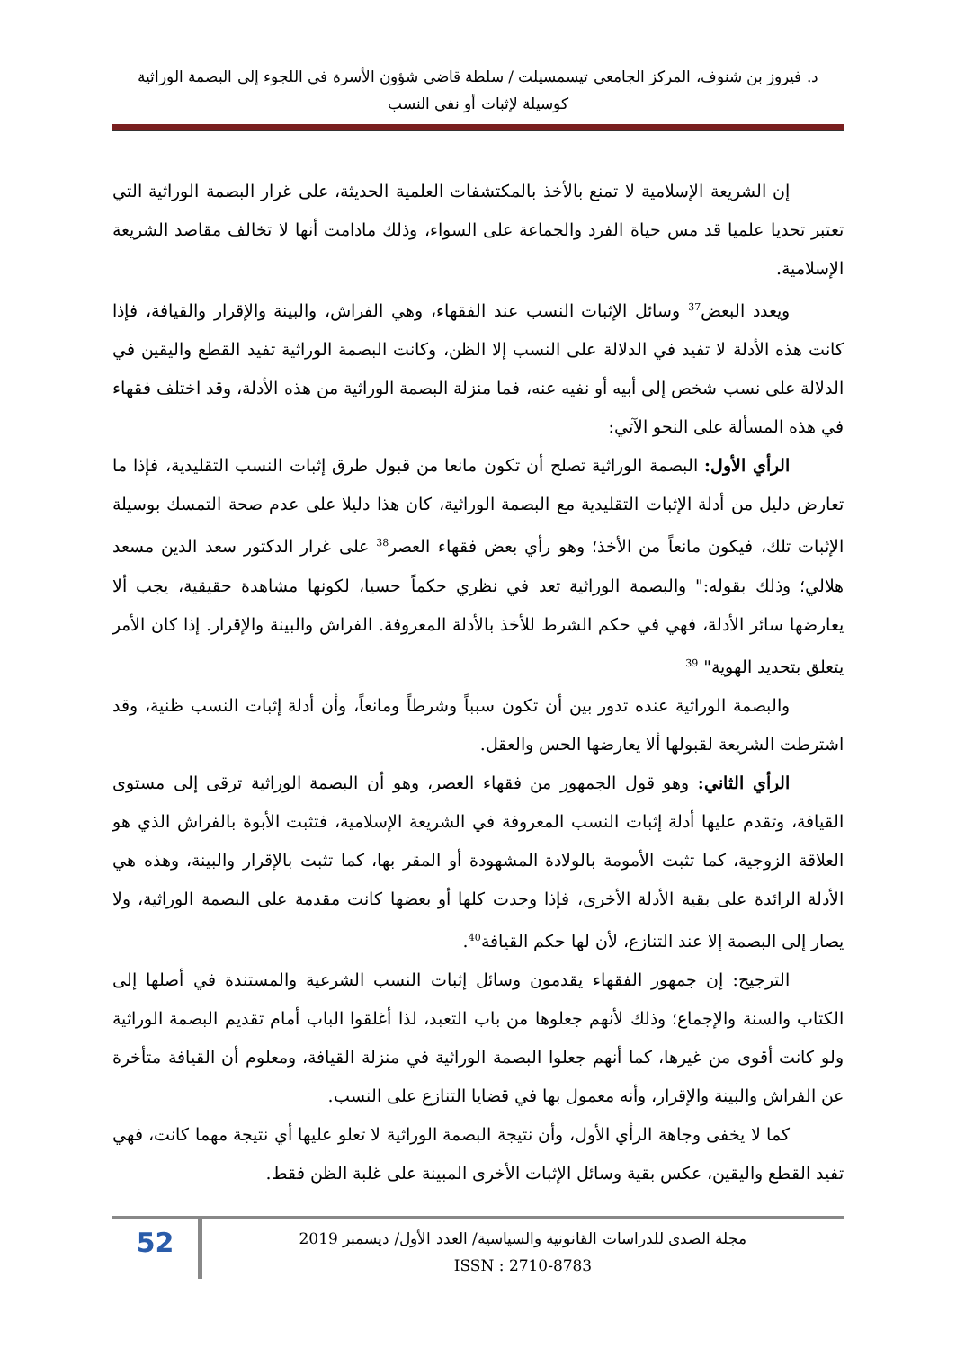د. فيروز بن شنوف، المركز الجامعي تيسمسيلت / سلطة قاضي شؤون الأسرة في اللجوء إلى البصمة الوراثية
كوسيلة لإثبات أو نفي النسب
إن الشريعة الإسلامية لا تمنع بالأخذ بالمكتشفات العلمية الحديثة، على غرار البصمة الوراثية التي تعتبر تحديا علميا قد مس حياة الفرد والجماعة على السواء، وذلك مادامت أنها لا تخالف مقاصد الشريعة الإسلامية.
ويعدد البعض<sup>37</sup> وسائل الإثبات النسب عند الفقهاء، وهي الفراش، والبينة والإقرار والقيافة، فإذا كانت هذه الأدلة لا تفيد في الدلالة على النسب إلا الظن، وكانت البصمة الوراثية تفيد القطع واليقين في الدلالة على نسب شخص إلى أبيه أو نفيه عنه، فما منزلة البصمة الوراثية من هذه الأدلة، وقد اختلف فقهاء في هذه المسألة على النحو الآتي:
الرأي الأول: البصمة الوراثية تصلح أن تكون مانعا من قبول طرق إثبات النسب التقليدية، فإذا ما تعارض دليل من أدلة الإثبات التقليدية مع البصمة الوراثية، كان هذا دليلا على عدم صحة التمسك بوسيلة الإثبات تلك، فيكون مانعاً من الأخذ؛ وهو رأي بعض فقهاء العصر<sup>38</sup> على غرار الدكتور سعد الدين مسعد هلالي؛ وذلك بقوله:" والبصمة الوراثية تعد في نظري حكماً حسيا، لكونها مشاهدة حقيقية، يجب ألا يعارضها سائر الأدلة، فهي في حكم الشرط للأخذ بالأدلة المعروفة. الفراش والبينة والإقرار. إذا كان الأمر يتعلق بتحديد الهوية" <sup>39</sup>
والبصمة الوراثية عنده تدور بين أن تكون سبباً وشرطاً ومانعاً، وأن أدلة إثبات النسب ظنية، وقد اشترطت الشريعة لقبولها ألا يعارضها الحس والعقل.
الرأي الثاني: وهو قول الجمهور من فقهاء العصر، وهو أن البصمة الوراثية ترقى إلى مستوى القيافة، وتقدم عليها أدلة إثبات النسب المعروفة في الشريعة الإسلامية، فتثبت الأبوة بالفراش الذي هو العلاقة الزوجية، كما تثبت الأمومة بالولادة المشهودة أو المقر بها، كما تثبت بالإقرار والبينة، وهذه هي الأدلة الرائدة على بقية الأدلة الأخرى، فإذا وجدت كلها أو بعضها كانت مقدمة على البصمة الوراثية، ولا يصار إلى البصمة إلا عند التنازع، لأن لها حكم القيافة<sup>40</sup>.
الترجيح: إن جمهور الفقهاء يقدمون وسائل إثبات النسب الشرعية والمستندة في أصلها إلى الكتاب والسنة والإجماع؛ وذلك لأنهم جعلوها من باب التعبد، لذا أغلقوا الباب أمام تقديم البصمة الوراثية ولو كانت أقوى من غيرها، كما أنهم جعلوا البصمة الوراثية في منزلة القيافة، ومعلوم أن القيافة متأخرة عن الفراش والبينة والإقرار، وأنه معمول بها في قضايا التنازع على النسب.
كما لا يخفى وجاهة الرأي الأول، وأن نتيجة البصمة الوراثية لا تعلو عليها أي نتيجة مهما كانت، فهي تفيد القطع واليقين، عكس بقية وسائل الإثبات الأخرى المبينة على غلبة الظن فقط.
52
مجلة الصدى للدراسات القانونية والسياسية/ العدد الأول/ ديسمبر 2019
ISSN : 2710-8783